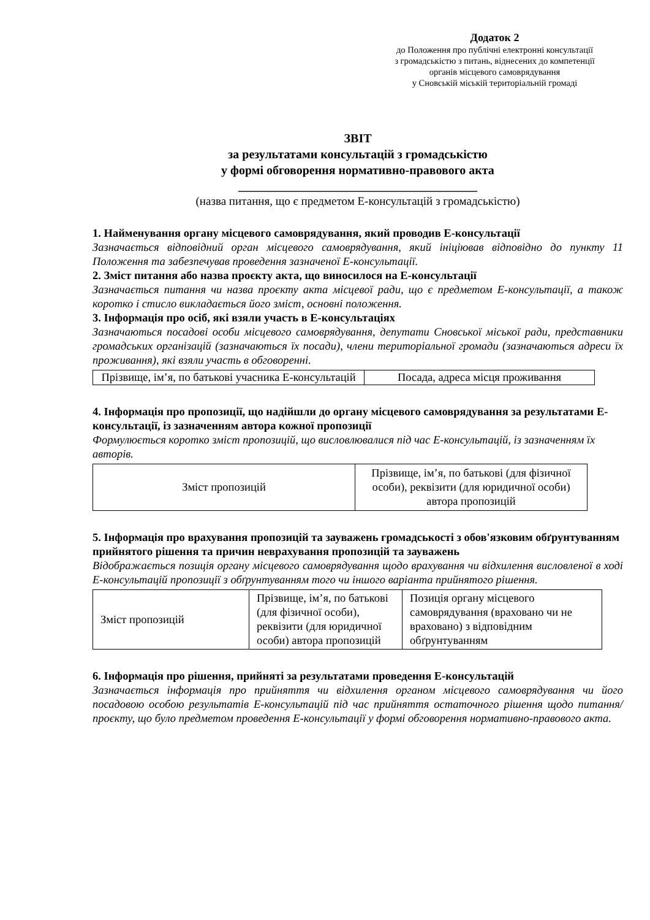Додаток 2
до Положення про публічні електронні консультації
з громадськістю з питань, віднесених до компетенції
органів місцевого самоврядування
у Сновській міській територіальній громаді
ЗВІТ
за результатами консультацій з громадськістю
у формі обговорення нормативно-правового акта
_______________________________________
(назва питання, що є предметом Е-консультацій з громадськістю)
1. Найменування органу місцевого самоврядування, який проводив Е-консультації
Зазначається відповідний орган місцевого самоврядування, який ініціював відповідно до пункту 11 Положення та забезпечував проведення зазначеної Е-консультації.
2. Зміст питання або назва проєкту акта, що виносилося на Е-консультації
Зазначається питання чи назва проєкту акта місцевої ради, що є предметом Е-консультації, а також коротко і стисло викладається його зміст, основні положення.
3. Інформація про осіб, які взяли участь в Е-консультаціях
Зазначаються посадові особи місцевого самоврядування, депутати Сновської міської ради, представники громадських організацій (зазначаються їх посади), члени територіальної громади (зазначаються адреси їх проживання), які взяли участь в обговоренні.
| Прізвище, ім’я, по батькові учасника Е-консультацій | Посада, адреса місця проживання |
4. Інформація про пропозиції, що надійшли до органу місцевого самоврядування за результатами Е-консультації, із зазначенням автора кожної пропозиції
Формулюється коротко зміст пропозицій, що висловлювалися під час Е-консультацій, із зазначенням їх авторів.
| Зміст пропозицій | Прізвище, ім’я, по батькові (для фізичної особи), реквізити (для юридичної особи) автора пропозицій |
5. Інформація про врахування пропозицій та зауважень громадськості з обов'язковим обґрунтуванням прийнятого рішення та причин неврахування пропозицій та зауважень
Відображається позиція органу місцевого самоврядування щодо врахування чи відхилення висловленої в ході Е-консультацій пропозиції з обґрунтуванням того чи іншого варіанта прийнятого рішення.
| Зміст пропозицій | Прізвище, ім’я, по батькові (для фізичної особи), реквізити (для юридичної особи) автора пропозицій | Позиція органу місцевого самоврядування (враховано чи не враховано) з відповідним обґрунтуванням |
6. Інформація про рішення, прийняті за результатами проведення Е-консультацій
Зазначається інформація про прийняття чи відхилення органом місцевого самоврядування чи його посадовою особою результатів Е-консультацій під час прийняття остаточного рішення щодо питання/проєкту, що було предметом проведення Е-консультації у формі обговорення нормативно-правового акта.